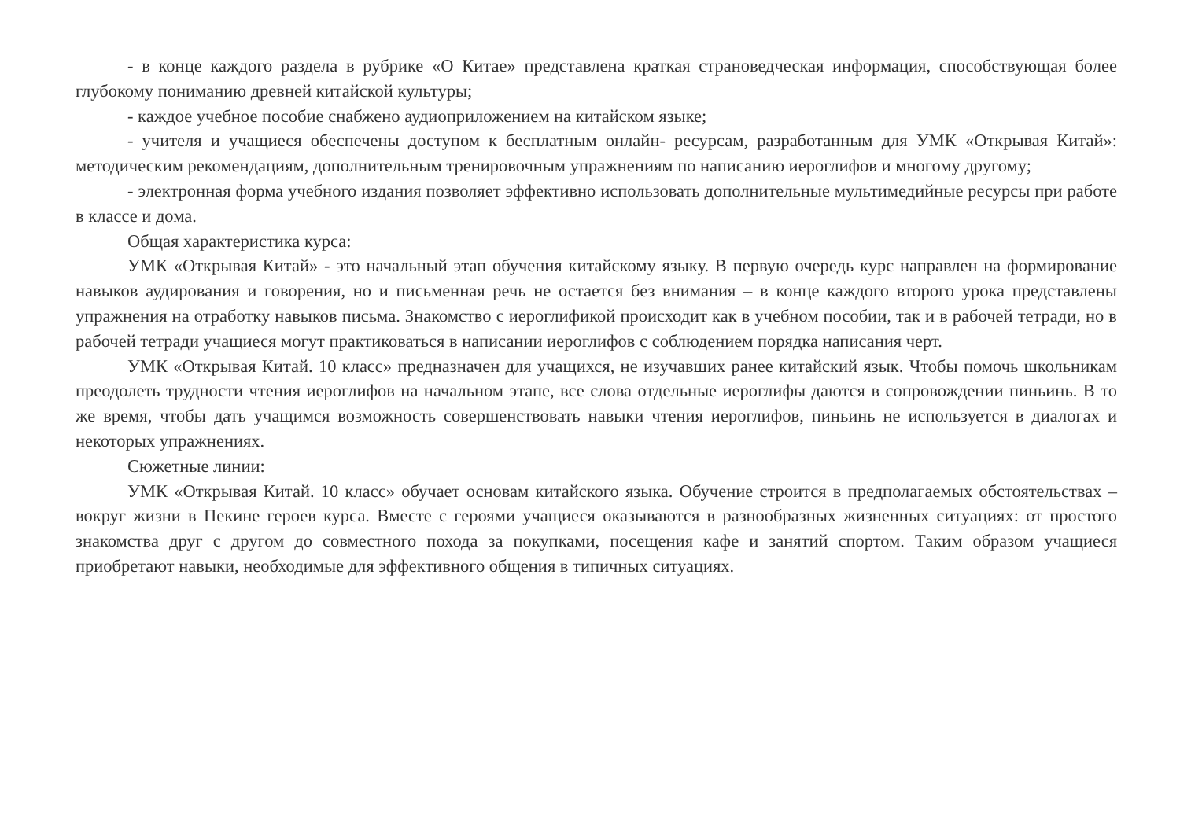- в конце каждого раздела в рубрике «О Китае» представлена краткая страноведческая информация, способствующая более глубокому пониманию древней китайской культуры;
- каждое учебное пособие снабжено аудиоприложением на китайском языке;
- учителя и учащиеся обеспечены доступом к бесплатным онлайн- ресурсам, разработанным для УМК «Открывая Китай»: методическим рекомендациям, дополнительным тренировочным упражнениям по написанию иероглифов и многому другому;
- электронная форма учебного издания позволяет эффективно использовать дополнительные мультимедийные ресурсы при работе в классе и дома.
Общая характеристика курса:
УМК «Открывая Китай» - это начальный этап обучения китайскому языку. В первую очередь курс направлен на формирование навыков аудирования и говорения, но и письменная речь не остается без внимания – в конце каждого второго урока представлены упражнения на отработку навыков письма. Знакомство с иероглификой происходит как в учебном пособии, так и в рабочей тетради, но в рабочей тетради учащиеся могут практиковаться в написании иероглифов с соблюдением порядка написания черт.
УМК «Открывая Китай. 10 класс» предназначен для учащихся, не изучавших ранее китайский язык. Чтобы помочь школьникам преодолеть трудности чтения иероглифов на начальном этапе, все слова отдельные иероглифы даются в сопровождении пиньинь. В то же время, чтобы дать учащимся возможность совершенствовать навыки чтения иероглифов, пиньинь не используется в диалогах и некоторых упражнениях.
Сюжетные линии:
УМК «Открывая Китай. 10 класс» обучает основам китайского языка. Обучение строится в предполагаемых обстоятельствах – вокруг жизни в Пекине героев курса. Вместе с героями учащиеся оказываются в разнообразных жизненных ситуациях: от простого знакомства друг с другом до совместного похода за покупками, посещения кафе и занятий спортом. Таким образом учащиеся приобретают навыки, необходимые для эффективного общения в типичных ситуациях.